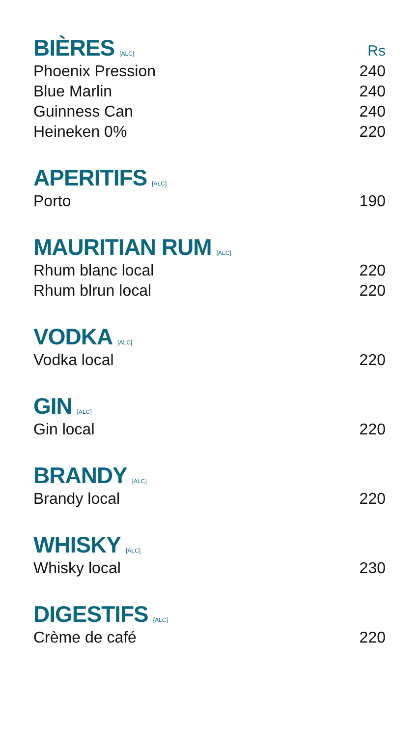BIÈRES [ALC] Rs
Phoenix Pression 240
Blue Marlin 240
Guinness Can 240
Heineken 0% 220
APERITIFS [ALC]
Porto 190
MAURITIAN RUM [ALC]
Rhum blanc local 220
Rhum blrun local 220
VODKA [ALC]
Vodka local 220
GIN [ALC]
Gin local 220
BRANDY [ALC]
Brandy local 220
WHISKY [ALC]
Whisky local 230
DIGESTIFS [ALC]
Crème de café 220